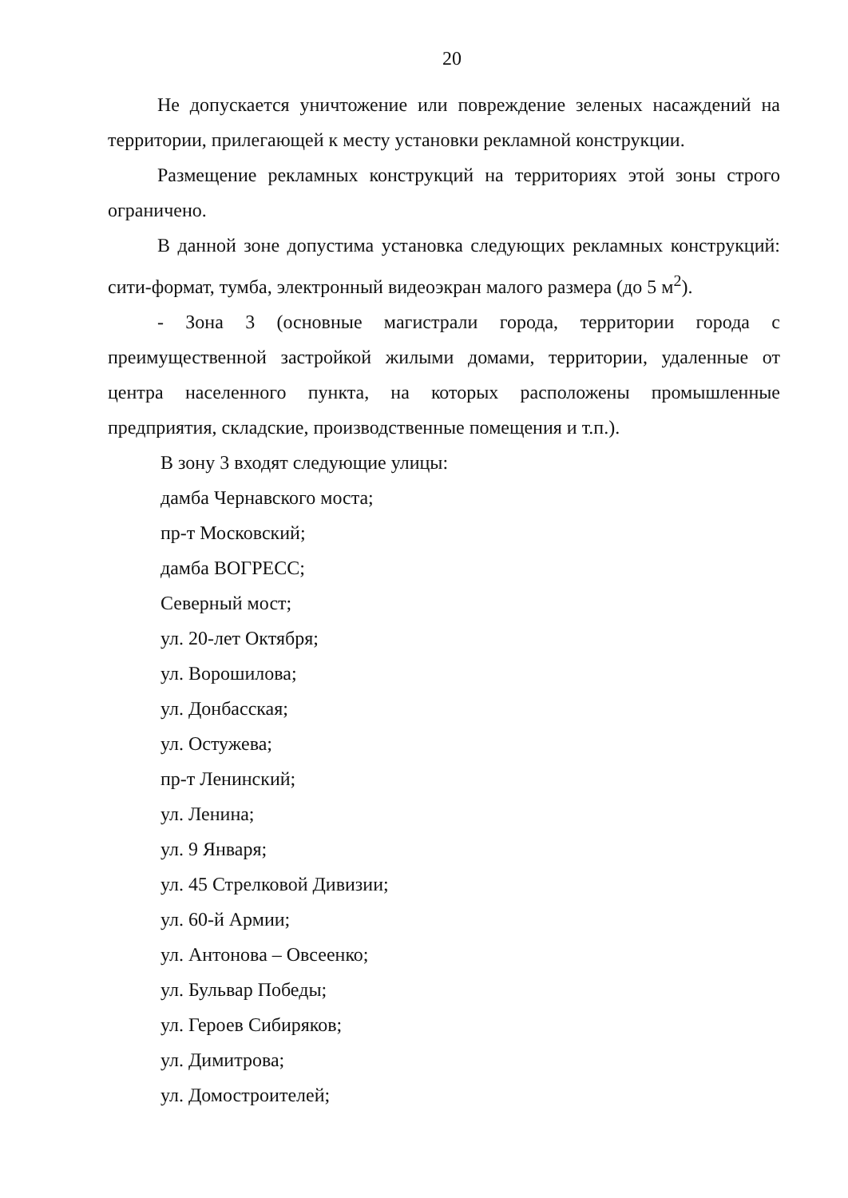20
Не допускается уничтожение или повреждение зеленых насаждений на территории, прилегающей к месту установки рекламной конструкции.
Размещение рекламных конструкций на территориях этой зоны строго ограничено.
В данной зоне допустима установка следующих рекламных конструкций: сити-формат, тумба, электронный видеоэкран малого размера (до 5 м<sup>2</sup>).
- Зона 3 (основные магистрали города, территории города с преимущественной застройкой жилыми домами, территории, удаленные от центра населенного пункта, на которых расположены промышленные предприятия, складские, производственные помещения и т.п.).
В зону 3 входят следующие улицы:
дамба Чернавского моста;
пр-т Московский;
дамба ВОГРЕСС;
Северный мост;
ул. 20-лет Октября;
ул. Ворошилова;
ул. Донбасская;
ул. Остужева;
пр-т Ленинский;
ул. Ленина;
ул. 9 Января;
ул. 45 Стрелковой Дивизии;
ул. 60-й Армии;
ул. Антонова – Овсеенко;
ул. Бульвар Победы;
ул. Героев Сибиряков;
ул. Димитрова;
ул. Домостроителей;